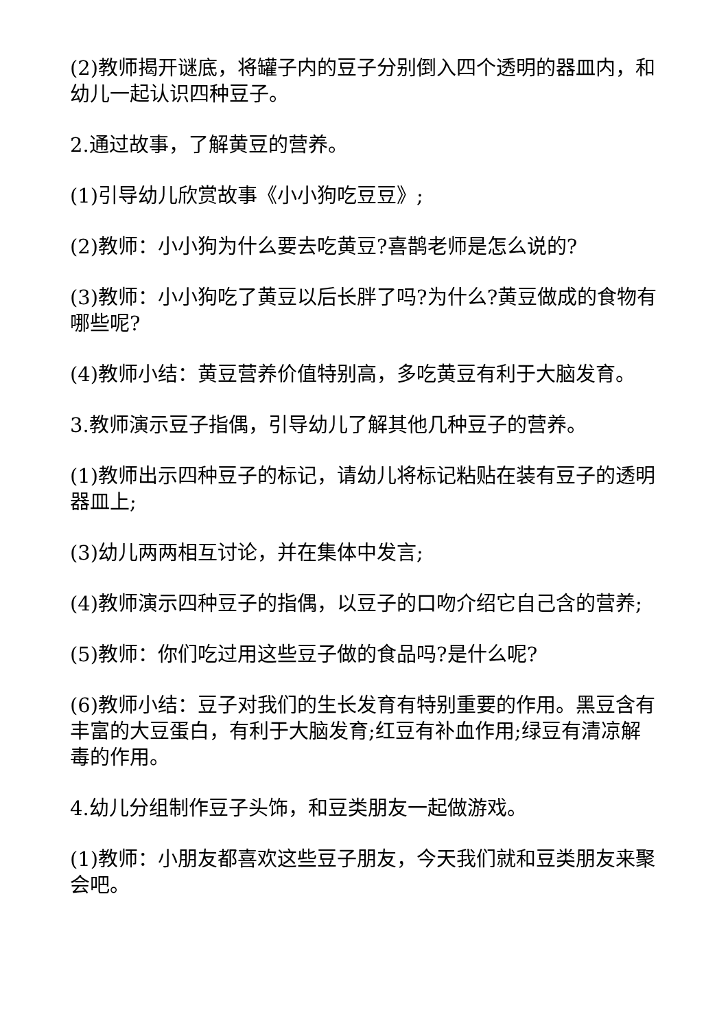(2)教师揭开谜底，将罐子内的豆子分别倒入四个透明的器皿内，和幼儿一起认识四种豆子。
2.通过故事，了解黄豆的营养。
(1)引导幼儿欣赏故事《小小狗吃豆豆》;
(2)教师：小小狗为什么要去吃黄豆?喜鹊老师是怎么说的?
(3)教师：小小狗吃了黄豆以后长胖了吗?为什么?黄豆做成的食物有哪些呢?
(4)教师小结：黄豆营养价值特别高，多吃黄豆有利于大脑发育。
3.教师演示豆子指偶，引导幼儿了解其他几种豆子的营养。
(1)教师出示四种豆子的标记，请幼儿将标记粘贴在装有豆子的透明器皿上;
(3)幼儿两两相互讨论，并在集体中发言;
(4)教师演示四种豆子的指偶，以豆子的口吻介绍它自己含的营养;
(5)教师：你们吃过用这些豆子做的食品吗?是什么呢?
(6)教师小结：豆子对我们的生长发育有特别重要的作用。黑豆含有丰富的大豆蛋白，有利于大脑发育;红豆有补血作用;绿豆有清凉解毒的作用。
4.幼儿分组制作豆子头饰，和豆类朋友一起做游戏。
(1)教师：小朋友都喜欢这些豆子朋友，今天我们就和豆类朋友来聚会吧。